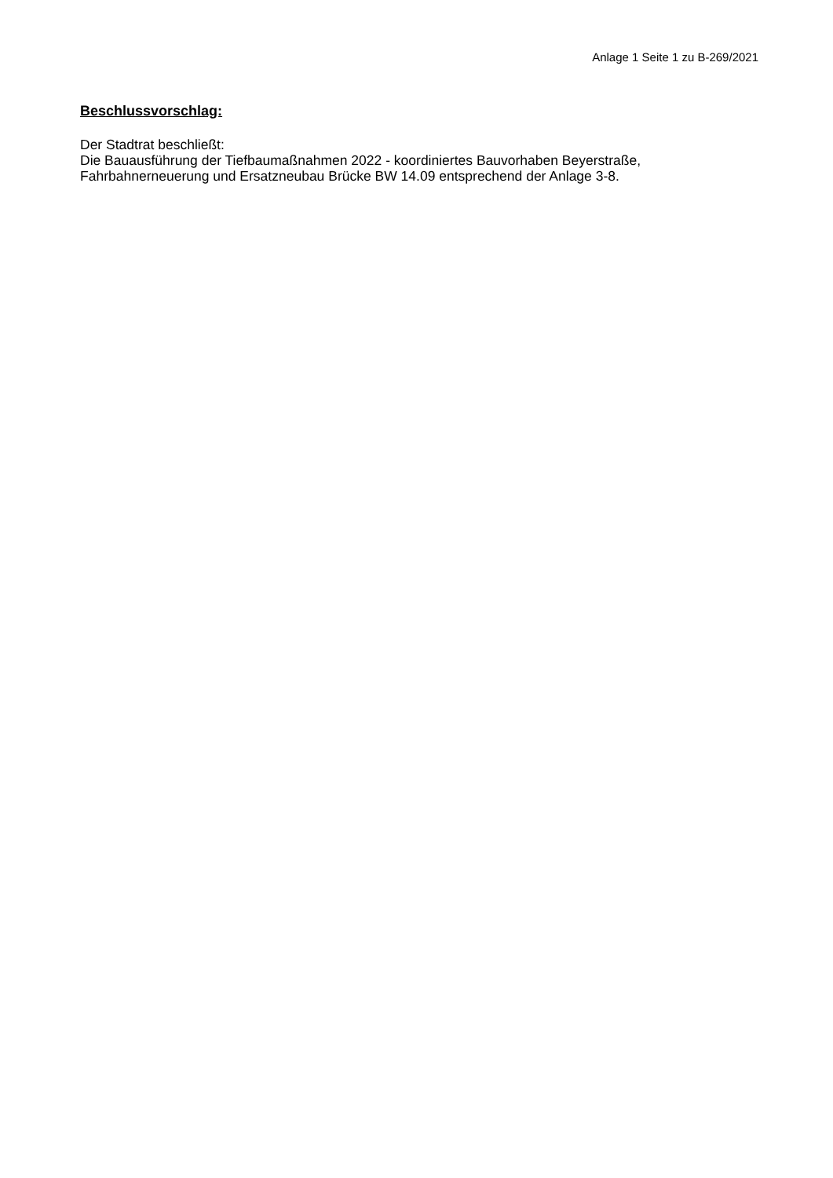Anlage 1 Seite 1 zu B-269/2021
Beschlussvorschlag:
Der Stadtrat beschließt:
Die Bauausführung der Tiefbaumaßnahmen 2022 - koordiniertes Bauvorhaben Beyerstraße, Fahrbahnerneuerung und Ersatzneubau Brücke BW 14.09 entsprechend der Anlage 3-8.